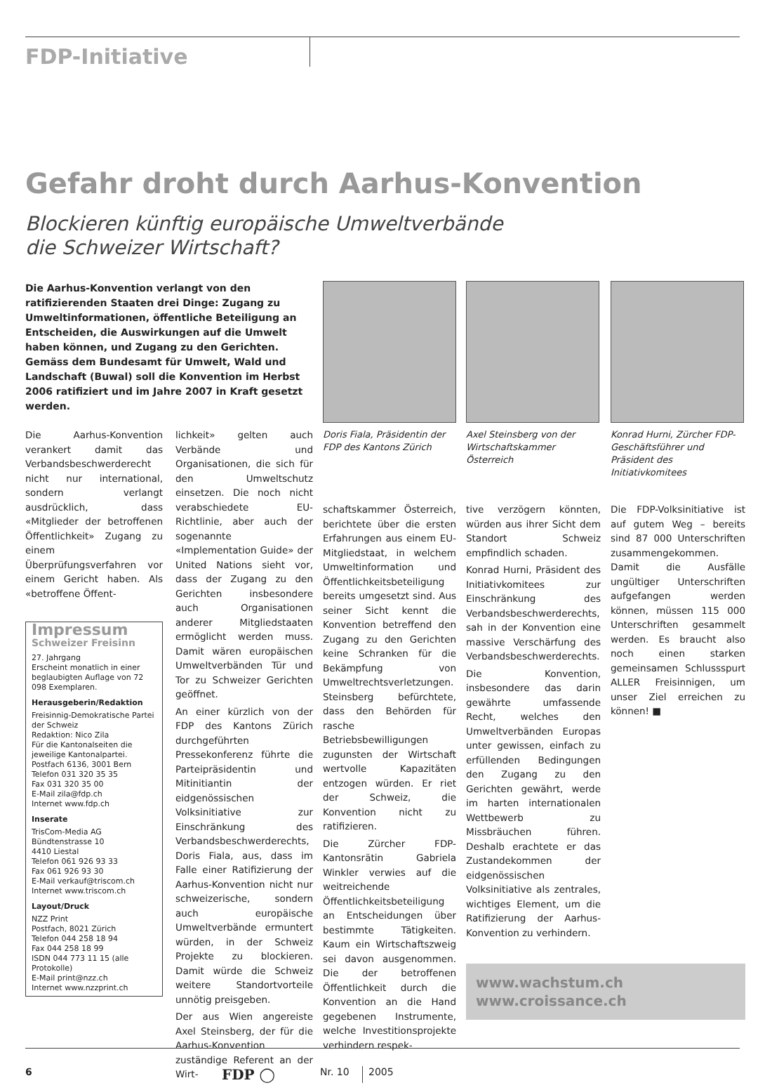FDP-Initiative
Gefahr droht durch Aarhus-Konvention
Blockieren künftig europäische Umweltverbände
die Schweizer Wirtschaft?
Die Aarhus-Konvention verlangt von den ratifizierenden Staaten drei Dinge: Zugang zu Umweltinformationen, öffentliche Beteiligung an Entscheiden, die Auswirkungen auf die Umwelt haben können, und Zugang zu den Gerichten. Gemäss dem Bundesamt für Umwelt, Wald und Landschaft (Buwal) soll die Konvention im Herbst 2006 ratifiziert und im Jahre 2007 in Kraft gesetzt werden.
Die Aarhus-Konvention verankert damit das Verbandsbeschwerderecht nicht nur international, sondern verlangt ausdrücklich, dass «Mitglieder der betroffenen Öffentlichkeit» Zugang zu einem Überprüfungsverfahren vor einem Gericht haben. Als «betroffene Öffent-
Impressum
Schweizer Freisinn
27. Jahrgang
Erscheint monatlich in einer beglaubigten Auflage von 72 098 Exemplaren.
Herausgeberin/Redaktion
Freisinnig-Demokratische Partei der Schweiz
Redaktion: Nico Zila
Für die Kantonalseiten die jeweilige Kantonalpartei.
Postfach 6136, 3001 Bern
Telefon 031 320 35 35
Fax 031 320 35 00
E-Mail zila@fdp.ch
Internet www.fdp.ch
Inserate
TrisCom-Media AG
Bündtenstrasse 10
4410 Liestal
Telefon 061 926 93 33
Fax 061 926 93 30
E-Mail verkauf@triscom.ch
Internet www.triscom.ch
Layout/Druck
NZZ Print
Postfach, 8021 Zürich
Telefon 044 258 18 94
Fax 044 258 18 99
ISDN 044 773 11 15 (alle Protokolle)
E-Mail print@nzz.ch
Internet www.nzzprint.ch
lichkeit» gelten auch Verbände und Organisationen, die sich für den Umweltschutz einsetzen. Die noch nicht verabschiedete EU-Richtlinie, aber auch der sogenannte «Implementation Guide» der United Nations sieht vor, dass der Zugang zu den Gerichten insbesondere auch Organisationen anderer Mitgliedstaaten ermöglicht werden muss. Damit wären europäischen Umweltverbänden Tür und Tor zu Schweizer Gerichten geöffnet.
An einer kürzlich von der FDP des Kantons Zürich durchgeführten Pressekonferenz führte die Parteipräsidentin und Mitinitiantin der eidgenössischen Volksinitiative zur Einschränkung des Verbandsbeschwerderechts, Doris Fiala, aus, dass im Falle einer Ratifizierung der Aarhus-Konvention nicht nur schweizerische, sondern auch europäische Umweltverbände ermuntert würden, in der Schweiz Projekte zu blockieren. Damit würde die Schweiz weitere Standortvorteile unnötig preisgeben.
Der aus Wien angereiste Axel Steinsberg, der für die Aarhus-Konvention zuständige Referent an der Wirt-
Doris Fiala, Präsidentin der FDP des Kantons Zürich
schaftskammer Österreich, berichtete über die ersten Erfahrungen aus einem EU-Mitgliedstaat, in welchem Umweltinformation und Öffentlichkeitsbeteiligung bereits umgesetzt sind. Aus seiner Sicht kennt die Konvention betreffend den Zugang zu den Gerichten keine Schranken für die Bekämpfung von Umweltrechtsverletzungen. Steinsberg befürchtete, dass den Behörden für rasche Betriebsbewilligungen zugunsten der Wirtschaft wertvolle Kapazitäten entzogen würden. Er riet der Schweiz, die Konvention nicht zu ratifizieren.
Die Zürcher FDP-Kantonsrätin Gabriela Winkler verwies auf die weitreichende Öffentlichkeitsbeteiligung an Entscheidungen über bestimmte Tätigkeiten. Kaum ein Wirtschaftszweig sei davon ausgenommen. Die der betroffenen Öffentlichkeit durch die Konvention an die Hand gegebenen Instrumente, welche Investitionsprojekte verhindern respek-
Axel Steinsberg von der Wirtschaftskammer Österreich
tive verzögern könnten, würden aus ihrer Sicht dem Standort Schweiz empfindlich schaden.
Konrad Hurni, Präsident des Initiativkomitees zur Einschränkung des Verbandsbeschwerderechts, sah in der Konvention eine massive Verschärfung des Verbandsbeschwerderechts.
Die Konvention, insbesondere das darin gewährte umfassende Recht, welches den Umweltverbänden Europas unter gewissen, einfach zu erfüllenden Bedingungen den Zugang zu den Gerichten gewährt, werde im harten internationalen Wettbewerb zu Missbräuchen führen. Deshalb erachtete er das Zustandekommen der eidgenössischen Volksinitiative als zentrales, wichtiges Element, um die Ratifizierung der Aarhus-Konvention zu verhindern.
Konrad Hurni, Zürcher FDP-Geschäftsführer und Präsident des Initiativkomitees
Die FDP-Volksinitiative ist auf gutem Weg – bereits sind 87 000 Unterschriften zusammengekommen. Damit die Ausfälle ungültiger Unterschriften aufgefangen werden können, müssen 115 000 Unterschriften gesammelt werden. Es braucht also noch einen starken gemeinsamen Schlussspurt ALLER Freisinnigen, um unser Ziel erreichen zu können! ■
www.wachstum.ch
www.croissance.ch
6 FDP ◯ Nr. 10 2005